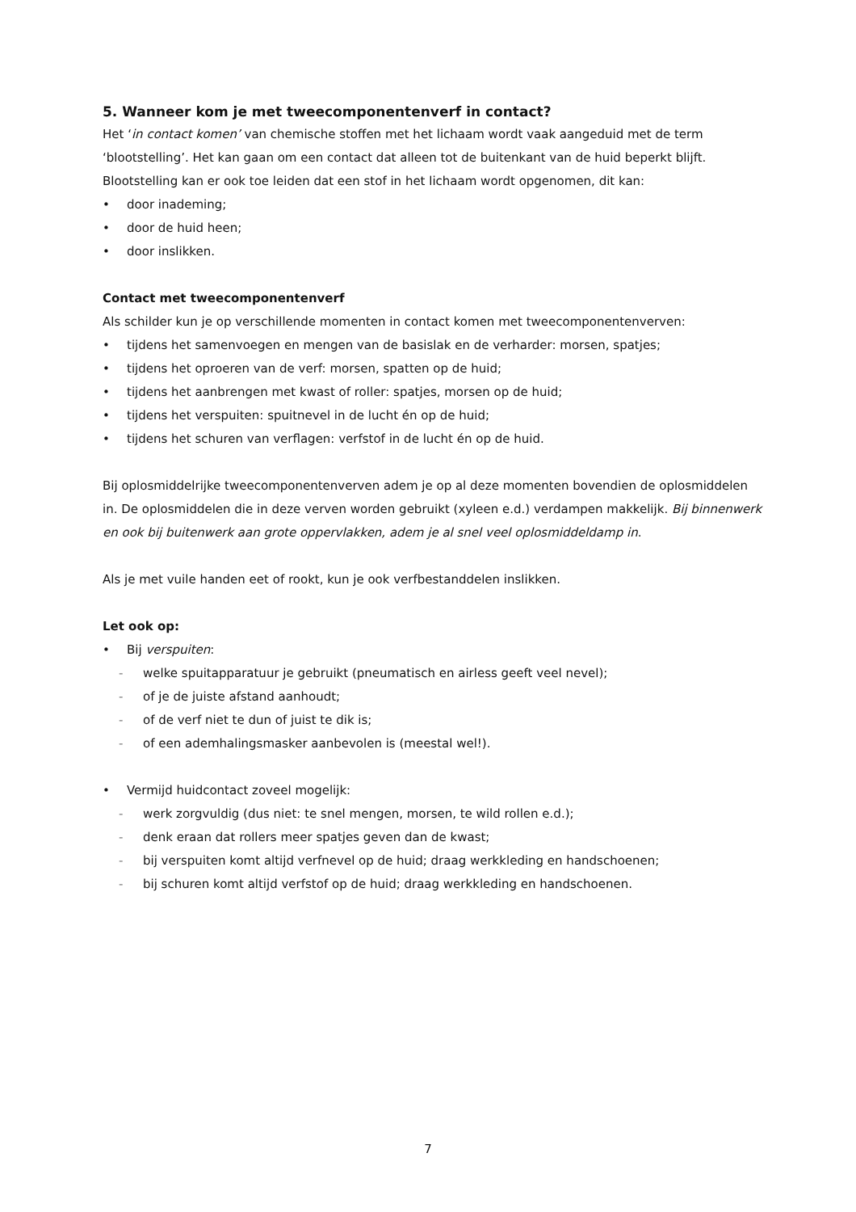5. Wanneer kom je met tweecomponentenverf in contact?
Het ‘in contact komen’ van chemische stoffen met het lichaam wordt vaak aangeduid met de term ‘blootstelling’. Het kan gaan om een contact dat alleen tot de buitenkant van de huid beperkt blijft. Blootstelling kan er ook toe leiden dat een stof in het lichaam wordt opgenomen, dit kan:
• door inademing;
• door de huid heen;
• door inslikken.
Contact met tweecomponentenverf
Als schilder kun je op verschillende momenten in contact komen met tweecomponentenverven:
• tijdens het samenvoegen en mengen van de basislak en de verharder: morsen, spatjes;
• tijdens het oproeren van de verf: morsen, spatten op de huid;
• tijdens het aanbrengen met kwast of roller: spatjes, morsen op de huid;
• tijdens het verspuiten: spuitnevel in de lucht én op de huid;
• tijdens het schuren van verflagen: verfstof in de lucht én op de huid.
Bij oplosmiddelrijke tweecomponentenverven adem je op al deze momenten bovendien de oplosmiddelen in. De oplosmiddelen die in deze verven worden gebruikt (xyleen e.d.) verdampen makkelijk. Bij binnenwerk en ook bij buitenwerk aan grote oppervlakken, adem je al snel veel oplosmiddeldamp in.
Als je met vuile handen eet of rookt, kun je ook verfbestanddelen inslikken.
Let ook op:
• Bij verspuiten:
- welke spuitapparatuur je gebruikt (pneumatisch en airless geeft veel nevel);
- of je de juiste afstand aanhoudt;
- of de verf niet te dun of juist te dik is;
- of een ademhalingsmasker aanbevolen is (meestal wel!).
• Vermijd huidcontact zoveel mogelijk:
- werk zorgvuldig (dus niet: te snel mengen, morsen, te wild rollen e.d.);
- denk eraan dat rollers meer spatjes geven dan de kwast;
- bij verspuiten komt altijd verfnevel op de huid; draag werkkleding en handschoenen;
- bij schuren komt altijd verfstof op de huid; draag werkkleding en handschoenen.
7